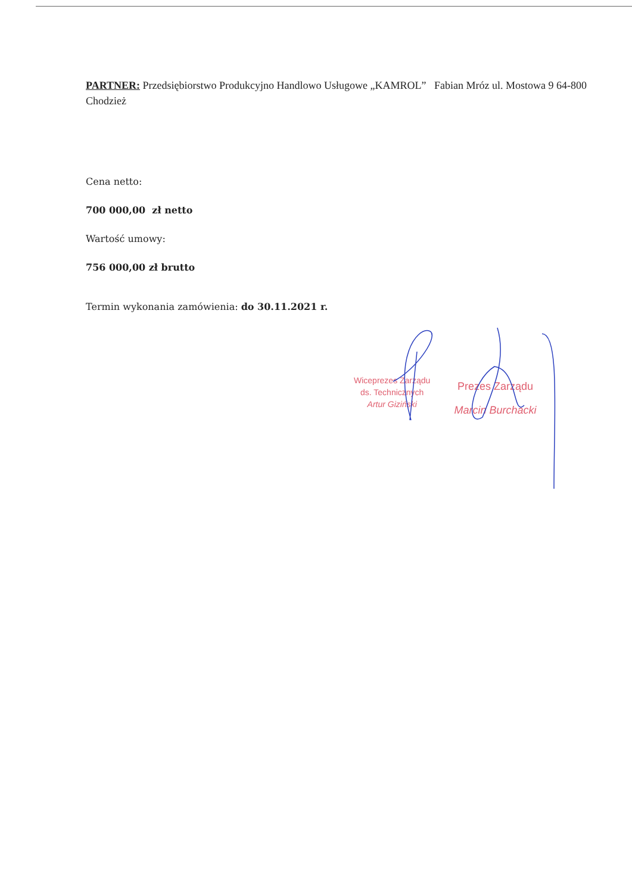PARTNER: Przedsiębiorstwo Produkcyjno Handlowo Usługowe „KAMROL” Fabian Mróz ul. Mostowa 9 64-800 Chodzież
Cena netto:
700 000,00 zł netto
Wartość umowy:
756 000,00 zł brutto
Termin wykonania zamówienia: do 30.11.2021 r.
Wiceprezes Zarządu
ds. Technicznych
Artur Giziński
Prezes Zarządu
Marcin Burchacki